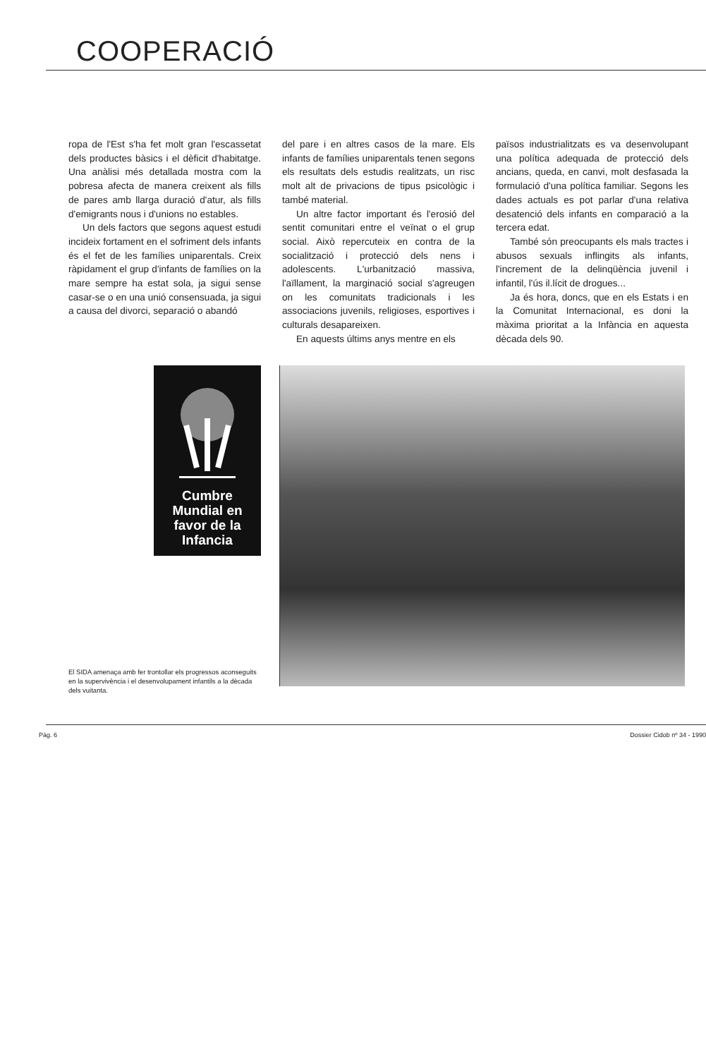COOPERACIÓ
ropa de l'Est s'ha fet molt gran l'escassetat dels productes bàsics i el dèficit d'habitatge. Una anàlisi més detallada mostra com la pobresa afecta de manera creixent als fills de pares amb llarga duració d'atur, als fills d'emigrants nous i d'unions no estables.
Un dels factors que segons aquest estudi incideix fortament en el sofriment dels infants és el fet de les famílies uniparentals. Creix ràpidament el grup d'infants de famílies on la mare sempre ha estat sola, ja sigui sense casar-se o en una unió consensuada, ja sigui a causa del divorci, separació o abandó
del pare i en altres casos de la mare. Els infants de famílies uniparentals tenen segons els resultats dels estudis realitzats, un risc molt alt de privacions de tipus psicològic i també material.
Un altre factor important és l'erosió del sentit comunitari entre el veïnat o el grup social. Això repercuteix en contra de la socialització i protecció dels nens i adolescents. L'urbanització massiva, l'aïllament, la marginació social s'agreugen on les comunitats tradicionals i les associacions juvenils, religioses, esportives i culturals desapareixen.
En aquests últims anys mentre en els
països industrialitzats es va desenvolupant una política adequada de protecció dels ancians, queda, en canvi, molt desfasada la formulació d'una política familiar. Segons les dades actuals es pot parlar d'una relativa desatenció dels infants en comparació a la tercera edat.
També són preocupants els mals tractes i abusos sexuals inflingits als infants, l'increment de la delinqüència juvenil i infantil, l'ús il.lícit de drogues...
Ja és hora, doncs, que en els Estats i en la Comunitat Internacional, es doni la màxima prioritat a la Infància en aquesta dècada dels 90.
Cumbre
Mundial en
favor de la
Infancia
El SIDA amenaça amb fer trontollar els progressos aconseguits en la supervivència i el desenvolupament infantils a la dècada dels vuitanta.
Pàg. 6 Dossier Cidob nº 34 - 1990